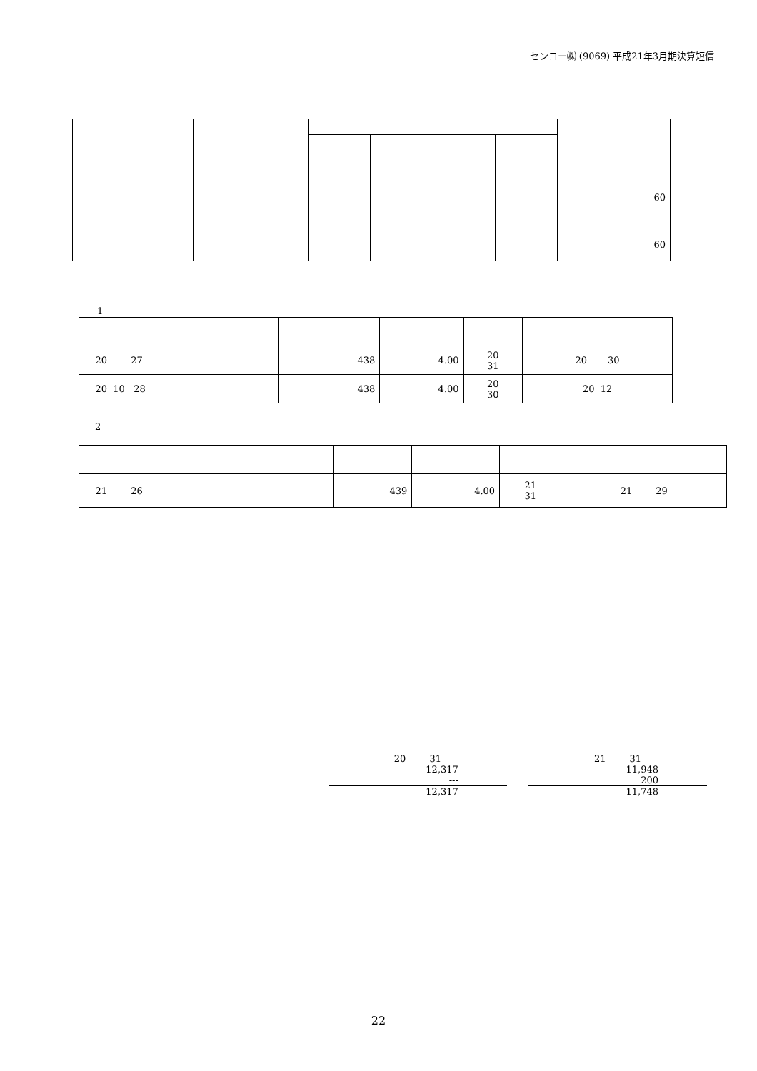センコー㈱ (9069) 平成21年3月期決算短信
| | | | | | | | 60 |
| | | | | | | | 60 |
1
| 20 27 | | 438 | 4.00 | 20 31 | 20 30 |
| 20 10 28 | | 438 | 4.00 | 20 30 | 20 12 |
2
| 21 26 | | | 439 | 4.00 | 21 31 | 21 29 |
| 20 31 | | 21 31 |
| 12,317 | | 11,948 |
| --- | | 200 |
| 12,317 | | 11,748 |
22